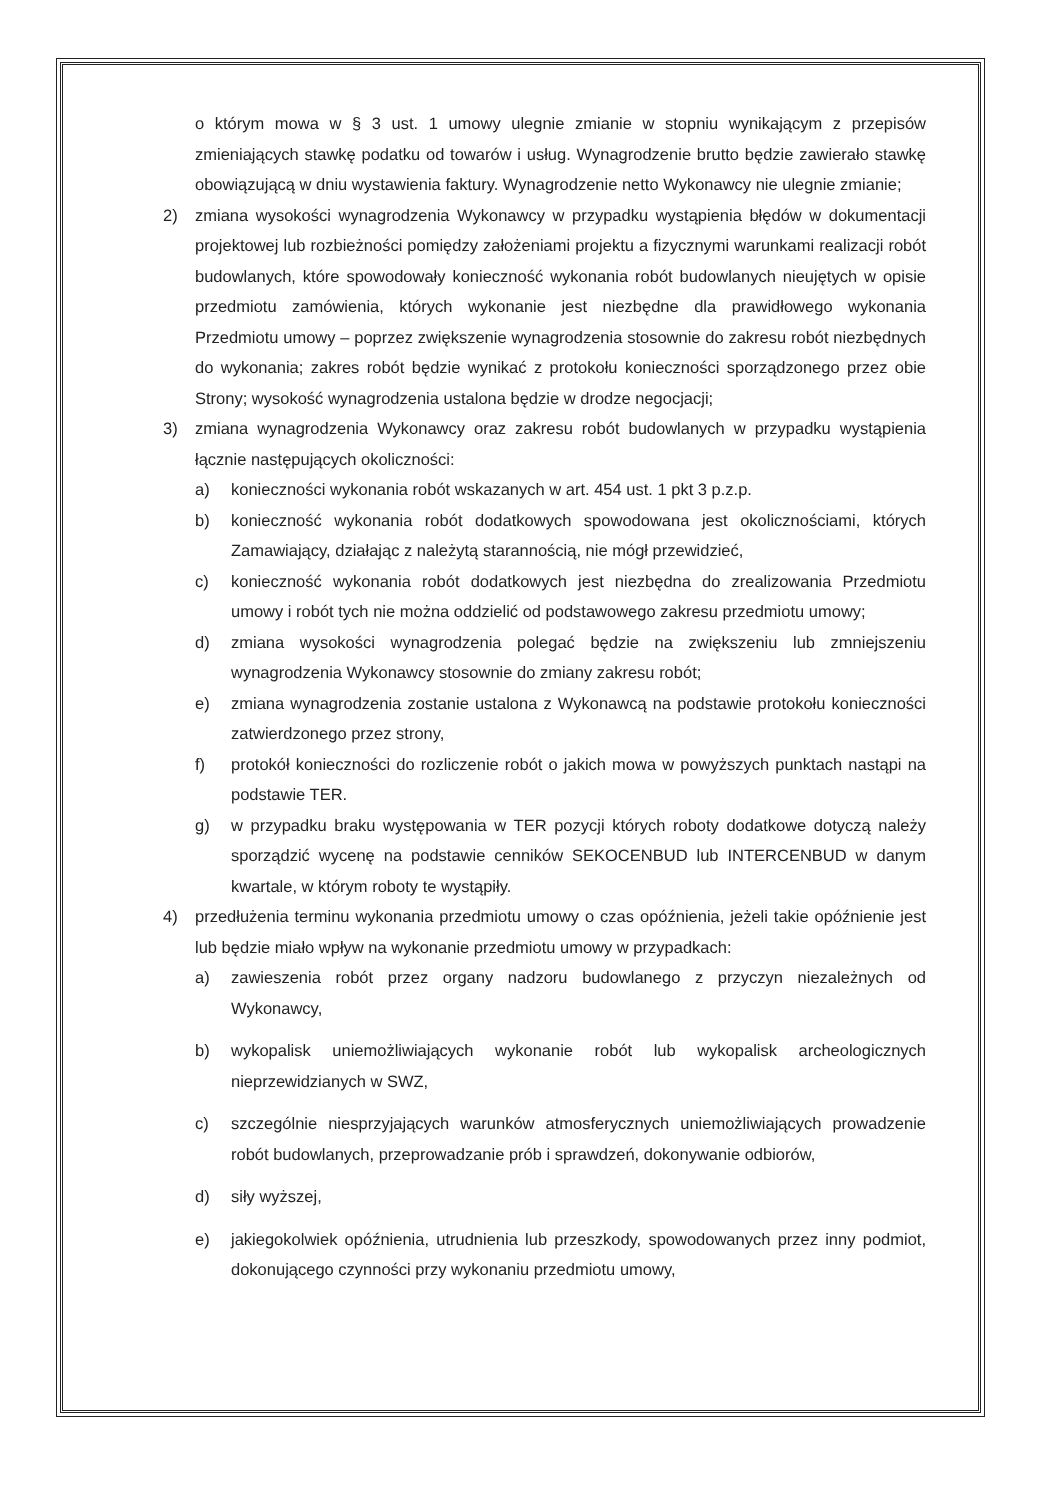o którym mowa w § 3 ust. 1 umowy ulegnie zmianie w stopniu wynikającym z przepisów zmieniających stawkę podatku od towarów i usług. Wynagrodzenie brutto będzie zawierało stawkę obowiązującą w dniu wystawienia faktury. Wynagrodzenie netto Wykonawcy nie ulegnie zmianie;
2) zmiana wysokości wynagrodzenia Wykonawcy w przypadku wystąpienia błędów w dokumentacji projektowej lub rozbieżności pomiędzy założeniami projektu a fizycznymi warunkami realizacji robót budowlanych, które spowodowały konieczność wykonania robót budowlanych nieujętych w opisie przedmiotu zamówienia, których wykonanie jest niezbędne dla prawidłowego wykonania Przedmiotu umowy – poprzez zwiększenie wynagrodzenia stosownie do zakresu robót niezbędnych do wykonania; zakres robót będzie wynikać z protokołu konieczności sporządzonego przez obie Strony; wysokość wynagrodzenia ustalona będzie w drodze negocjacji;
3) zmiana wynagrodzenia Wykonawcy oraz zakresu robót budowlanych w przypadku wystąpienia łącznie następujących okoliczności:
a) konieczności wykonania robót wskazanych w art. 454 ust. 1 pkt 3 p.z.p.
b) konieczność wykonania robót dodatkowych spowodowana jest okolicznościami, których Zamawiający, działając z należytą starannością, nie mógł przewidzieć,
c) konieczność wykonania robót dodatkowych jest niezbędna do zrealizowania Przedmiotu umowy i robót tych nie można oddzielić od podstawowego zakresu przedmiotu umowy;
d) zmiana wysokości wynagrodzenia polegać będzie na zwiększeniu lub zmniejszeniu wynagrodzenia Wykonawcy stosownie do zmiany zakresu robót;
e) zmiana wynagrodzenia zostanie ustalona z Wykonawcą na podstawie protokołu konieczności zatwierdzonego przez strony,
f) protokół konieczności do rozliczenie robót o jakich mowa w powyższych punktach nastąpi na podstawie TER.
g) w przypadku braku występowania w TER pozycji których roboty dodatkowe dotyczą należy sporządzić wycenę na podstawie cenników SEKOCENBUD lub INTERCENBUD w danym kwartale, w którym roboty te wystąpiły.
4) przedłużenia terminu wykonania przedmiotu umowy o czas opóźnienia, jeżeli takie opóźnienie jest lub będzie miało wpływ na wykonanie przedmiotu umowy w przypadkach:
a) zawieszenia robót przez organy nadzoru budowlanego z przyczyn niezależnych od Wykonawcy,
b) wykopalisk uniemożliwiających wykonanie robót lub wykopalisk archeologicznych nieprzewidzianych w SWZ,
c) szczególnie niesprzyjających warunków atmosferycznych uniemożliwiających prowadzenie robót budowlanych, przeprowadzanie prób i sprawdzeń, dokonywanie odbiorów,
d) siły wyższej,
e) jakiegokolwiek opóźnienia, utrudnienia lub przeszkody, spowodowanych przez inny podmiot, dokonującego czynności przy wykonaniu przedmiotu umowy,